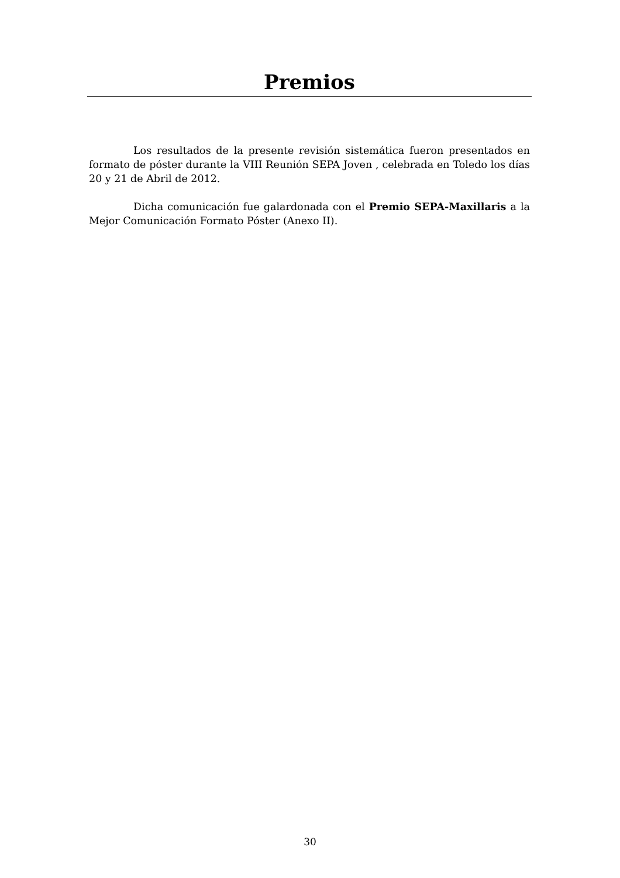Premios
Los resultados de la presente revisión sistemática fueron presentados en formato de póster durante la VIII Reunión SEPA Joven , celebrada en Toledo los días 20 y 21 de Abril de 2012.
Dicha comunicación fue galardonada con el Premio SEPA-Maxillaris a la Mejor Comunicación Formato Póster (Anexo II).
30